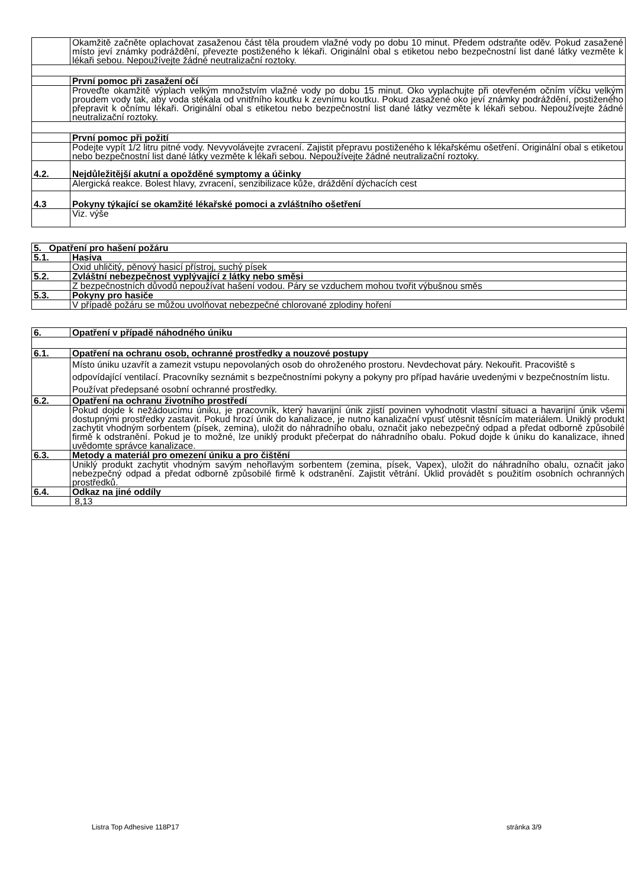| | Okamžitě začněte oplachovat zasaženou část těla proudem vlažné vody po dobu 10 minut. Předem odstraňte oděv. Pokud zasažené místo jeví známky podráždění, převezte postiženého k lékaři. Originální obal s etiketou nebo bezpečnostní list dané látky vezměte k lékaři sebou. Nepoužívejte žádné neutralizační roztoky. |
| | První pomoc při zasažení očí |
| | Proveďte okamžitě výplach velkým množstvím vlažné vody po dobu 15 minut. Oko vyplachujte při otevřeném očním víčku velkým proudem vody tak, aby voda stékala od vnitřního koutku k zevnímu koutku. Pokud zasažené oko jeví známky podráždění, postiženého přepravit k očnímu lékaři. Originální obal s etiketou nebo bezpečnostní list dané látky vezměte k lékaři sebou. Nepoužívejte žádné neutralizační roztoky. |
| | První pomoc při požití |
| | Podejte vypít 1/2 litru pitné vody. Nevyvolávejte zvracení. Zajistit přepravu postiženého k lékařskému ošetření. Originální obal s etiketou nebo bezpečnostní list dané látky vezměte k lékaři sebou. Nepoužívejte žádné neutralizační roztoky. |
| 4.2. | Nejdůležitější akutní a opožděné symptomy a účinky |
| | Alergická reakce. Bolest hlavy, zvracení, senzibilizace kůže, dráždění dýchacích cest |
| 4.3 | Pokyny týkající se okamžité lékařské pomoci a zvláštního ošetření |
| | Viz. výše |
| 5. Opatření pro hašení požáru | |
| 5.1. | Hasiva |
| | Oxid uhličitý, pěnový hasicí přístroj, suchý písek |
| 5.2. | Zvláštní nebezpečnost vyplývající z látky nebo směsi |
| | Z bezpečnostních důvodů nepoužívat hašení vodou. Páry se vzduchem mohou tvořit výbušnou směs |
| 5.3. | Pokyny pro hasiče |
| | V případě požáru se můžou uvolňovat nebezpečné chlorované zplodiny hoření |
| 6. | Opatření v případě náhodného úniku |
| 6.1. | Opatření na ochranu osob, ochranné prostředky a nouzové postupy |
| | Místo úniku uzavřít a zamezit vstupu nepovolaných osob do ohroženého prostoru. Nevdechovat páry. Nekouřit. Pracoviště s odpovídající ventilací. Pracovníky seznámit s bezpečnostními pokyny a pokyny pro případ havárie uvedenými v bezpečnostním listu. Používat předepsané osobní ochranné prostředky. |
| 6.2. | Opatření na ochranu životního prostředí |
| | Pokud dojde k nežádoucímu úniku, je pracovník, který havarijní únik zjistí povinen vyhodnotit vlastní situaci a havarijní únik všemi dostupnými prostředky zastavit. Pokud hrozí únik do kanalizace, je nutno kanalizační vpusť utěsnit těsnícím materiálem. Uniklý produkt zachytit vhodným sorbentem (písek, zemina), uložit do náhradního obalu, označit jako nebezpečný odpad a předat odborně způsobilé firmě k odstranění. Pokud je to možné, lze uniklý produkt přečerpat do náhradního obalu. Pokud dojde k úniku do kanalizace, ihned uvědomte správce kanalizace. |
| 6.3. | Metody a materiál pro omezení úniku a pro čištění |
| | Uniklý produkt zachytit vhodným savým nehořlavým sorbentem (zemina, písek, Vapex), uložit do náhradního obalu, označit jako nebezpečný odpad a předat odborně způsobilé firmě k odstranění. Zajistit větrání. Úklid provádět s použitím osobních ochranných prostředků. |
| 6.4. | Odkaz na jiné oddíly |
| | 8,13 |
Listra Top Adhesive 118P17 stránka 3/9